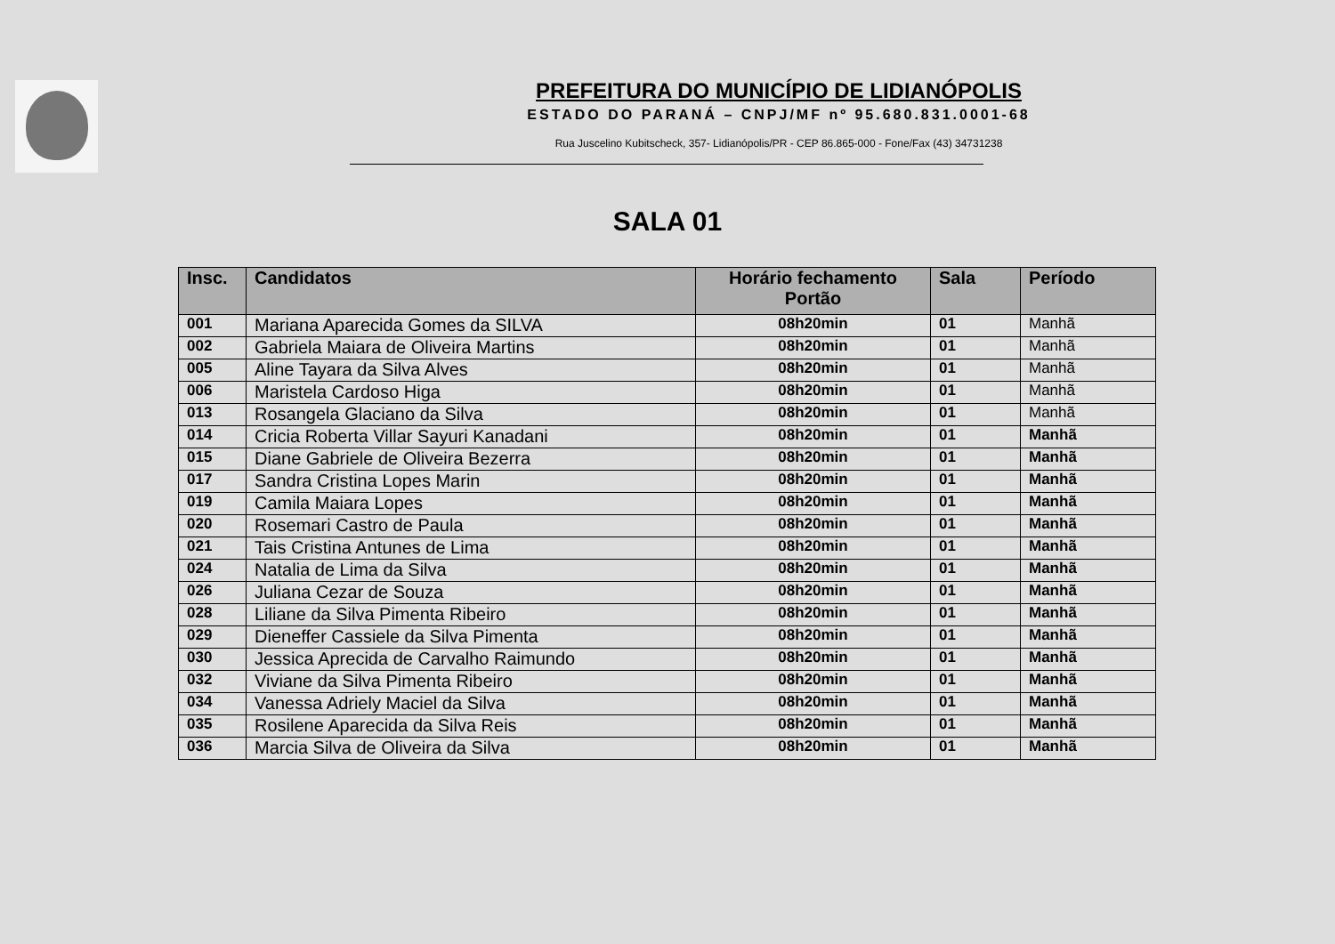PREFEITURA DO MUNICÍPIO DE LIDIANÓPOLIS
ESTADO DO PARANÁ – CNPJ/MF nº 95.680.831.0001-68
Rua Juscelino Kubitscheck, 357- Lidianópolis/PR - CEP 86.865-000 - Fone/Fax (43) 34731238
SALA 01
| Insc. | Candidatos | Horário fechamento Portão | Sala | Período |
| --- | --- | --- | --- | --- |
| 001 | Mariana Aparecida Gomes da SILVA | 08h20min | 01 | Manhã |
| 002 | Gabriela Maiara de Oliveira Martins | 08h20min | 01 | Manhã |
| 005 | Aline Tayara da Silva Alves | 08h20min | 01 | Manhã |
| 006 | Maristela Cardoso Higa | 08h20min | 01 | Manhã |
| 013 | Rosangela Glaciano da Silva | 08h20min | 01 | Manhã |
| 014 | Cricia Roberta Villar Sayuri Kanadani | 08h20min | 01 | Manhã |
| 015 | Diane Gabriele de Oliveira Bezerra | 08h20min | 01 | Manhã |
| 017 | Sandra Cristina Lopes Marin | 08h20min | 01 | Manhã |
| 019 | Camila Maiara Lopes | 08h20min | 01 | Manhã |
| 020 | Rosemari Castro de Paula | 08h20min | 01 | Manhã |
| 021 | Tais Cristina Antunes de Lima | 08h20min | 01 | Manhã |
| 024 | Natalia de Lima da Silva | 08h20min | 01 | Manhã |
| 026 | Juliana Cezar de Souza | 08h20min | 01 | Manhã |
| 028 | Liliane da Silva Pimenta Ribeiro | 08h20min | 01 | Manhã |
| 029 | Dieneffer Cassiele da Silva Pimenta | 08h20min | 01 | Manhã |
| 030 | Jessica Aprecida de Carvalho Raimundo | 08h20min | 01 | Manhã |
| 032 | Viviane da Silva Pimenta Ribeiro | 08h20min | 01 | Manhã |
| 034 | Vanessa Adriely Maciel da Silva | 08h20min | 01 | Manhã |
| 035 | Rosilene Aparecida da Silva Reis | 08h20min | 01 | Manhã |
| 036 | Marcia Silva de Oliveira da Silva | 08h20min | 01 | Manhã |